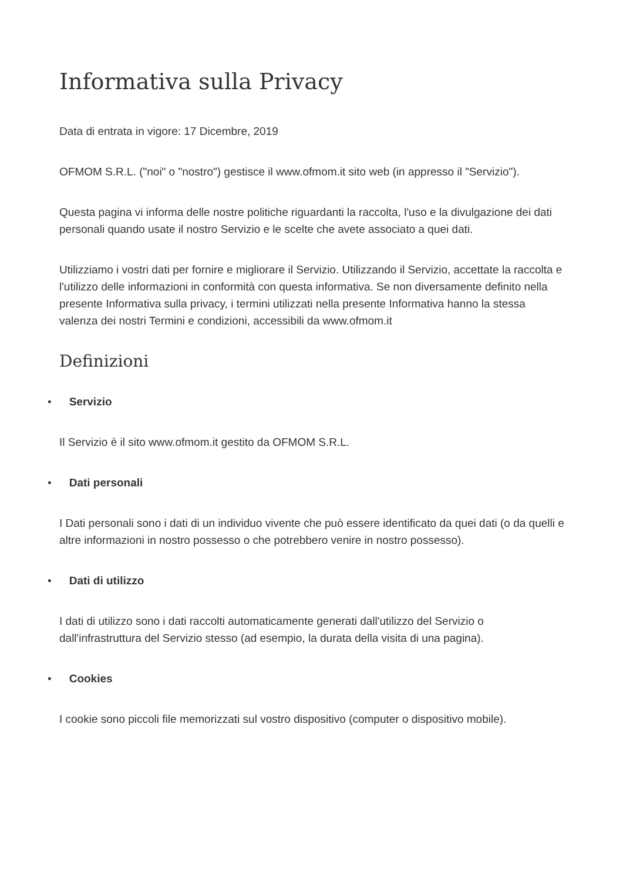Informativa sulla Privacy
Data di entrata in vigore: 17 Dicembre, 2019
OFMOM S.R.L. ("noi" o "nostro") gestisce il www.ofmom.it sito web (in appresso il "Servizio").
Questa pagina vi informa delle nostre politiche riguardanti la raccolta, l'uso e la divulgazione dei dati personali quando usate il nostro Servizio e le scelte che avete associato a quei dati.
Utilizziamo i vostri dati per fornire e migliorare il Servizio. Utilizzando il Servizio, accettate la raccolta e l'utilizzo delle informazioni in conformità con questa informativa. Se non diversamente definito nella presente Informativa sulla privacy, i termini utilizzati nella presente Informativa hanno la stessa valenza dei nostri Termini e condizioni, accessibili da www.ofmom.it
Definizioni
• Servizio
Il Servizio è il sito www.ofmom.it gestito da OFMOM S.R.L.
• Dati personali
I Dati personali sono i dati di un individuo vivente che può essere identificato da quei dati (o da quelli e altre informazioni in nostro possesso o che potrebbero venire in nostro possesso).
• Dati di utilizzo
I dati di utilizzo sono i dati raccolti automaticamente generati dall'utilizzo del Servizio o dall'infrastruttura del Servizio stesso (ad esempio, la durata della visita di una pagina).
• Cookies
I cookie sono piccoli file memorizzati sul vostro dispositivo (computer o dispositivo mobile).